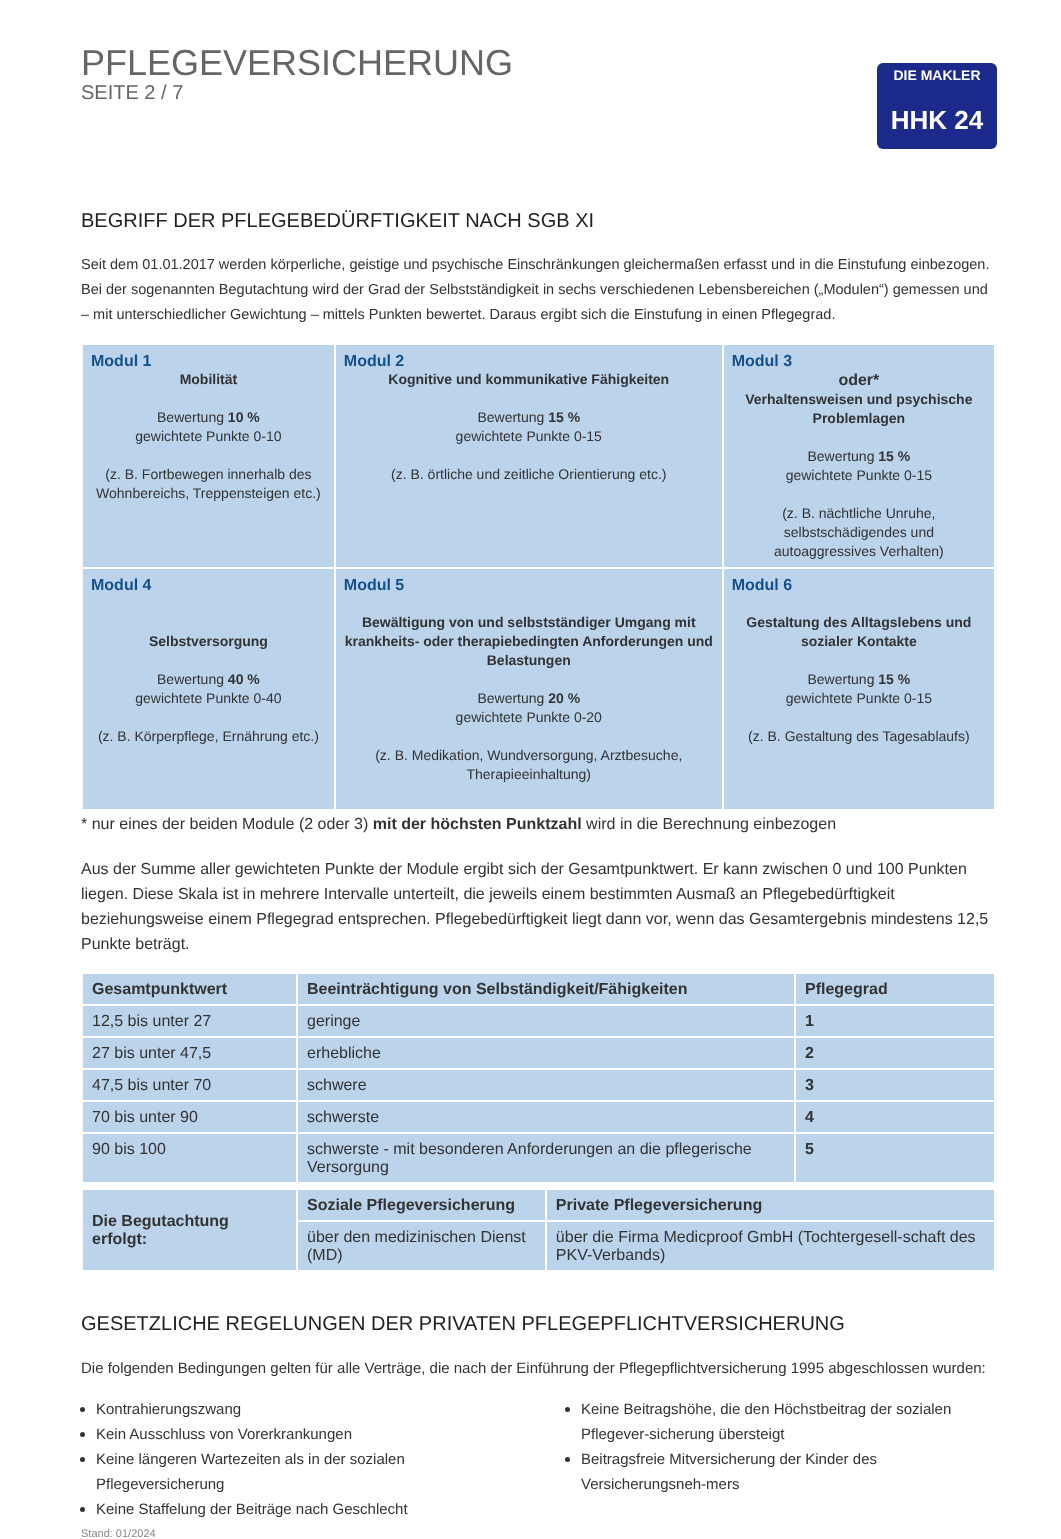PFLEGEVERSICHERUNG
SEITE 2 / 7
DIE MAKLER
HHK 24
BEGRIFF DER PFLEGEBEDÜRFTIGKEIT NACH SGB XI
Seit dem 01.01.2017 werden körperliche, geistige und psychische Einschränkungen gleichermaßen erfasst und in die Einstufung einbezogen. Bei der sogenannten Begutachtung wird der Grad der Selbstständigkeit in sechs verschiedenen Lebensbereichen („Modulen“) gemessen und – mit unterschiedlicher Gewichtung – mittels Punkten bewertet. Daraus ergibt sich die Einstufung in einen Pflegegrad.
| Modul 1 Mobilität Bewertung 10 % gewichtete Punkte 0-10 (z. B. Fortbewegen innerhalb des Wohnbereichs, Treppensteigen etc.) | Modul 2 Kognitive und kommunikative Fähigkeiten Bewertung 15 % gewichtete Punkte 0-15 (z. B. örtliche und zeitliche Orientierung etc.) | Modul 3 oder* Verhaltensweisen und psychische Problemlagen Bewertung 15 % gewichtete Punkte 0-15 (z. B. nächtliche Unruhe, selbstschädigendes und autoaggressives Verhalten) |
| Modul 4 Selbstversorgung Bewertung 40 % gewichtete Punkte 0-40 (z. B. Körperpflege, Ernährung etc.) | Modul 5 Bewältigung von und selbstständiger Umgang mit krankheits- oder therapiebedingten Anforderungen und Belastungen Bewertung 20 % gewichtete Punkte 0-20 (z. B. Medikation, Wundversorgung, Arztbesuche, Therapieeinhaltung) | Modul 6 Gestaltung des Alltagslebens und sozialer Kontakte Bewertung 15 % gewichtete Punkte 0-15 (z. B. Gestaltung des Tagesablaufs) |
* nur eines der beiden Module (2 oder 3) mit der höchsten Punktzahl wird in die Berechnung einbezogen
Aus der Summe aller gewichteten Punkte der Module ergibt sich der Gesamtpunktwert. Er kann zwischen 0 und 100 Punkten liegen. Diese Skala ist in mehrere Intervalle unterteilt, die jeweils einem bestimmten Ausmaß an Pflegebedürftigkeit beziehungsweise einem Pflegegrad entsprechen. Pflegebedürftigkeit liegt dann vor, wenn das Gesamtergebnis mindestens 12,5 Punkte beträgt.
| Gesamtpunktwert | Beeinträchtigung von Selbständigkeit/Fähigkeiten | Pflegegrad |
| --- | --- | --- |
| 12,5 bis unter 27 | geringe | 1 |
| 27 bis unter 47,5 | erhebliche | 2 |
| 47,5 bis unter 70 | schwere | 3 |
| 70 bis unter 90 | schwerste | 4 |
| 90 bis 100 | schwerste - mit besonderen Anforderungen an die pflegerische Versorgung | 5 |
| Die Begutachtung erfolgt: | Soziale Pflegeversicherung | Private Pflegeversicherung |
| --- | --- | --- |
| | über den medizinischen Dienst (MD) | über die Firma Medicproof GmbH (Tochtergesell-schaft des PKV-Verbands) |
GESETZLICHE REGELUNGEN DER PRIVATEN PFLEGEPFLICHTVERSICHERUNG
Die folgenden Bedingungen gelten für alle Verträge, die nach der Einführung der Pflegepflichtversicherung 1995 abgeschlossen wurden:
Kontrahierungszwang
Kein Ausschluss von Vorerkrankungen
Keine längeren Wartezeiten als in der sozialen Pflegeversicherung
Keine Staffelung der Beiträge nach Geschlecht
Keine Beitragshöhe, die den Höchstbeitrag der sozialen Pflegever-sicherung übersteigt
Beitragsfreie Mitversicherung der Kinder des Versicherungsneh-mers
Stand: 01/2024